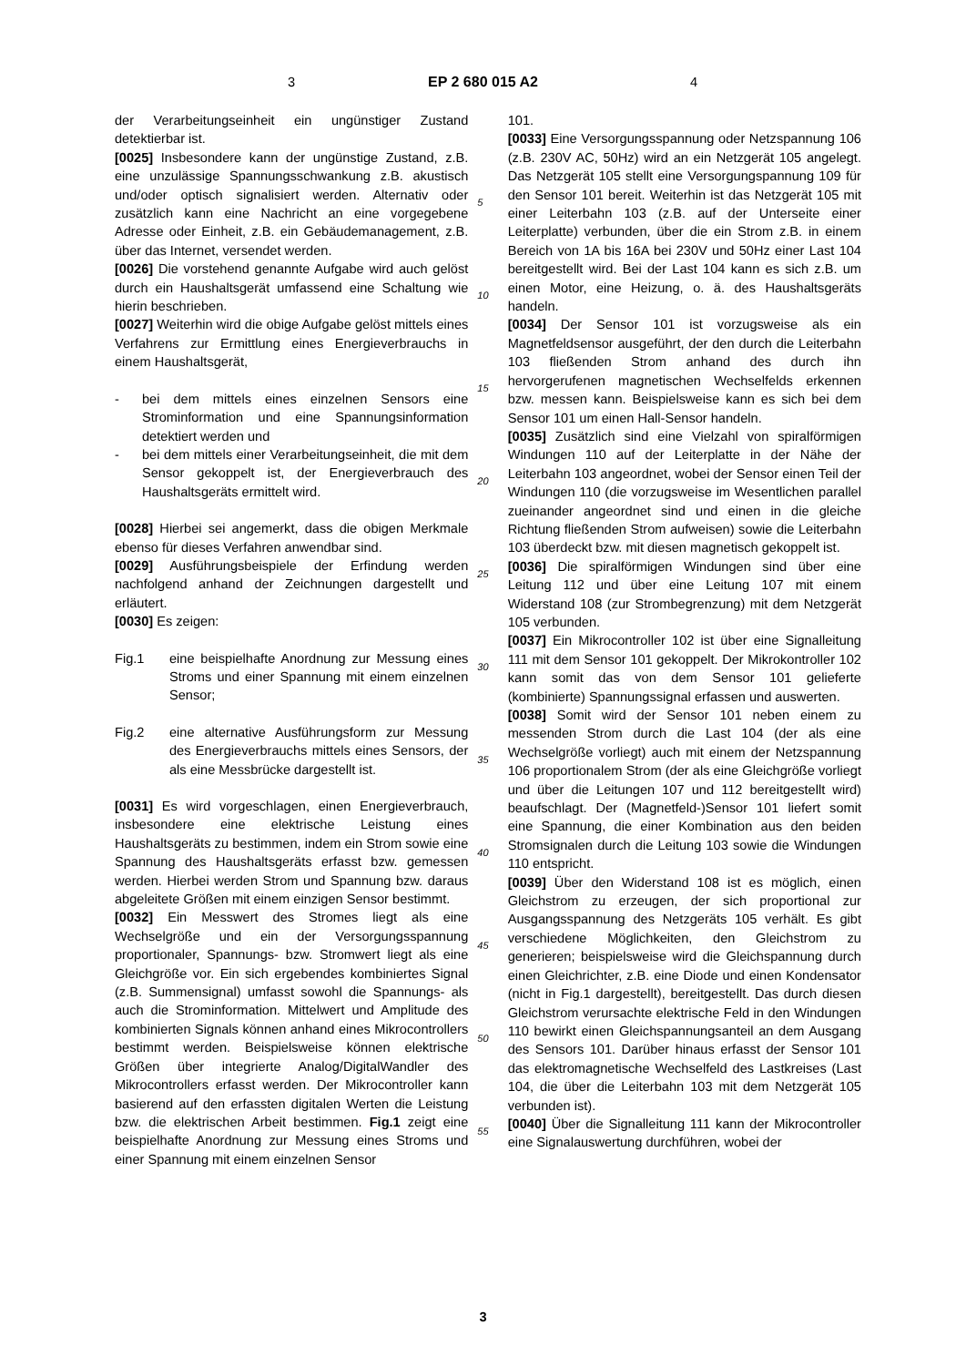3 EP 2 680 015 A2 4
der Verarbeitungseinheit ein ungünstiger Zustand detektierbar ist.
[0025] Insbesondere kann der ungünstige Zustand, z.B. eine unzulässige Spannungsschwankung z.B. akustisch und/oder optisch signalisiert werden. Alternativ oder zusätzlich kann eine Nachricht an eine vorgegebene Adresse oder Einheit, z.B. ein Gebäudemanagement, z.B. über das Internet, versendet werden.
[0026] Die vorstehend genannte Aufgabe wird auch gelöst durch ein Haushaltsgerät umfassend eine Schaltung wie hierin beschrieben.
[0027] Weiterhin wird die obige Aufgabe gelöst mittels eines Verfahrens zur Ermittlung eines Energieverbrauchs in einem Haushaltsgerät,
- bei dem mittels eines einzelnen Sensors eine Strominformation und eine Spannungsinformation detektiert werden und
- bei dem mittels einer Verarbeitungseinheit, die mit dem Sensor gekoppelt ist, der Energieverbrauch des Haushaltsgeräts ermittelt wird.
[0028] Hierbei sei angemerkt, dass die obigen Merkmale ebenso für dieses Verfahren anwendbar sind.
[0029] Ausführungsbeispiele der Erfindung werden nachfolgend anhand der Zeichnungen dargestellt und erläutert.
[0030] Es zeigen:
Fig.1 eine beispielhafte Anordnung zur Messung eines Stroms und einer Spannung mit einem einzelnen Sensor;
Fig.2 eine alternative Ausführungsform zur Messung des Energieverbrauchs mittels eines Sensors, der als eine Messbrücke dargestellt ist.
[0031] Es wird vorgeschlagen, einen Energieverbrauch, insbesondere eine elektrische Leistung eines Haushaltsgeräts zu bestimmen, indem ein Strom sowie eine Spannung des Haushaltsgeräts erfasst bzw. gemessen werden. Hierbei werden Strom und Spannung bzw. daraus abgeleitete Größen mit einem einzigen Sensor bestimmt.
[0032] Ein Messwert des Stromes liegt als eine Wechselgröße und ein der Versorgungsspannung proportionaler, Spannungs- bzw. Stromwert liegt als eine Gleichgröße vor. Ein sich ergebendes kombiniertes Signal (z.B. Summensignal) umfasst sowohl die Spannungs- als auch die Strominformation. Mittelwert und Amplitude des kombinierten Signals können anhand eines Mikrocontrollers bestimmt werden. Beispielsweise können elektrische Größen über integrierte Analog/DigitalWandler des Mikrocontrollers erfasst werden. Der Mikrocontroller kann basierend auf den erfassten digitalen Werten die Leistung bzw. die elektrischen Arbeit bestimmen. Fig.1 zeigt eine beispielhafte Anordnung zur Messung eines Stroms und einer Spannung mit einem einzelnen Sensor
5
10
15
20
25
30
35
40
45
50
55
101.
[0033] Eine Versorgungsspannung oder Netzspannung 106 (z.B. 230V AC, 50Hz) wird an ein Netzgerät 105 angelegt. Das Netzgerät 105 stellt eine Versorgungspannung 109 für den Sensor 101 bereit. Weiterhin ist das Netzgerät 105 mit einer Leiterbahn 103 (z.B. auf der Unterseite einer Leiterplatte) verbunden, über die ein Strom z.B. in einem Bereich von 1A bis 16A bei 230V und 50Hz einer Last 104 bereitgestellt wird. Bei der Last 104 kann es sich z.B. um einen Motor, eine Heizung, o. ä. des Haushaltsgeräts handeln.
[0034] Der Sensor 101 ist vorzugsweise als ein Magnetfeldsensor ausgeführt, der den durch die Leiterbahn 103 fließenden Strom anhand des durch ihn hervorgerufenen magnetischen Wechselfelds erkennen bzw. messen kann. Beispielsweise kann es sich bei dem Sensor 101 um einen Hall-Sensor handeln.
[0035] Zusätzlich sind eine Vielzahl von spiralförmigen Windungen 110 auf der Leiterplatte in der Nähe der Leiterbahn 103 angeordnet, wobei der Sensor einen Teil der Windungen 110 (die vorzugsweise im Wesentlichen parallel zueinander angeordnet sind und einen in die gleiche Richtung fließenden Strom aufweisen) sowie die Leiterbahn 103 überdeckt bzw. mit diesen magnetisch gekoppelt ist.
[0036] Die spiralförmigen Windungen sind über eine Leitung 112 und über eine Leitung 107 mit einem Widerstand 108 (zur Strombegrenzung) mit dem Netzgerät 105 verbunden.
[0037] Ein Mikrocontroller 102 ist über eine Signalleitung 111 mit dem Sensor 101 gekoppelt. Der Mikrokontroller 102 kann somit das von dem Sensor 101 gelieferte (kombinierte) Spannungssignal erfassen und auswerten.
[0038] Somit wird der Sensor 101 neben einem zu messenden Strom durch die Last 104 (der als eine Wechselgröße vorliegt) auch mit einem der Netzspannung 106 proportionalem Strom (der als eine Gleichgröße vorliegt und über die Leitungen 107 und 112 bereitgestellt wird) beaufschlagt. Der (Magnetfeld-)Sensor 101 liefert somit eine Spannung, die einer Kombination aus den beiden Stromsignalen durch die Leitung 103 sowie die Windungen 110 entspricht.
[0039] Über den Widerstand 108 ist es möglich, einen Gleichstrom zu erzeugen, der sich proportional zur Ausgangsspannung des Netzgeräts 105 verhält. Es gibt verschiedene Möglichkeiten, den Gleichstrom zu generieren; beispielsweise wird die Gleichspannung durch einen Gleichrichter, z.B. eine Diode und einen Kondensator (nicht in Fig.1 dargestellt), bereitgestellt. Das durch diesen Gleichstrom verursachte elektrische Feld in den Windungen 110 bewirkt einen Gleichspannungsanteil an dem Ausgang des Sensors 101. Darüber hinaus erfasst der Sensor 101 das elektromagnetische Wechselfeld des Lastkreises (Last 104, die über die Leiterbahn 103 mit dem Netzgerät 105 verbunden ist).
[0040] Über die Signalleitung 111 kann der Mikrocontroller eine Signalauswertung durchführen, wobei der
3